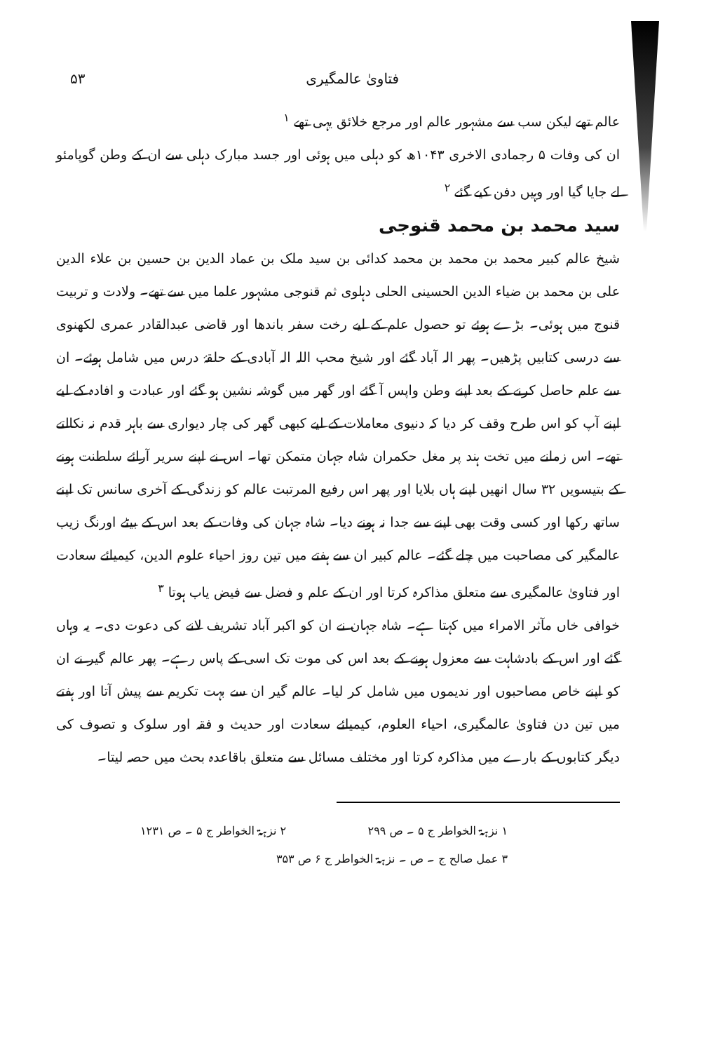۵۳ فتاویٰ عالمگیری
عالم تھے لیکن سب سے مشہور عالم اور مرجع خلائق یہی تھے <sup>۱</sup>
ان کی وفات ۵ رجمادی الاخری ۱۰۴۳ھ کو دہلی میں ہوئی اور جسد مبارک دہلی سے ان کے وطن گوپامئو لے جایا گیا اور وہیں دفن کیے گئے <sup>۲</sup>
سید محمد بن محمد قنوجی
شیخ عالم کبیر محمد بن محمد بن محمد کدائی بن سید ملک بن عماد الدین بن حسین بن علاء الدین علی بن محمد بن ضیاء الدین الحسینی الحلی دہلوی ثم قنوجی مشہور علما میں سے تھے۔ ولادت و تربیت قنوج میں ہوئی۔ بڑے ہوئے تو حصول علم کے لیے رخت سفر باندھا اور قاضی عبدالقادر عمری لکھنوی سے درسی کتابیں پڑھیں۔ پھر الہ آباد گئے اور شیخ محب اللہ الہ آبادی کے حلقۂ درس میں شامل ہوئے۔ ان سے علم حاصل کرنے کے بعد اپنے وطن واپس آ گئے اور گھر میں گوشہ نشین ہو گئے اور عبادت و افادہ کے لیے اپنے آپ کو اس طرح وقف کر دیا کہ دنیوی معاملات کے لیے کبھی گھر کی چار دیواری سے باہر قدم نہ نکالتے تھے۔ اس زمانے میں تخت ہند پر مغل حکمران شاہ جہان متمکن تھا۔ اس نے اپنے سریر آرائے سلطنت ہونے کے بتیسویں ۳۲ سال انھیں اپنے ہاں بلایا اور پھر اس رفیع المرتبت عالم کو زندگی کے آخری سانس تک اپنے ساتھ رکھا اور کسی وقت بھی اپنے سے جدا نہ ہونے دیا۔ شاہ جہان کی وفات کے بعد اس کے بیٹے اورنگ زیب عالمگیر کی مصاحبت میں چلے گئے۔ عالم کبیر ان سے ہفتے میں تین روز احیاء علوم الدین، کیمیائے سعادت اور فتاویٰ عالمگیری سے متعلق مذاکرہ کرتا اور ان کے علم و فضل سے فیض یاب ہوتا <sup>۳</sup>
خوافی خاں مآثر الامراء میں کہتا ہے۔ شاہ جہان نے ان کو اکبر آباد تشریف لانے کی دعوت دی۔ یہ وہاں گئے اور اس کے بادشاہت سے معزول ہونے کے بعد اس کی موت تک اسی کے پاس رہے۔ پھر عالم گیر نے ان کو اپنے خاص مصاحبوں اور ندیموں میں شامل کر لیا۔ عالم گیر ان سے بہت تکریم سے پیش آتا اور ہفتے میں تین دن فتاویٰ عالمگیری، احیاء العلوم، کیمیائے سعادت اور حدیث و فقہ اور سلوک و تصوف کی دیگر کتابوں کے بارے میں مذاکرہ کرتا اور مختلف مسائل سے متعلق باقاعدہ بحث میں حصہ لیتا۔
۱ نزہۃ الخواطر ج ۵ ۔ ص ۲۹۹ ۲ نزہۃ الخواطر ج ۵ ۔ ص ۱۲۳۱
۳ عمل صالح ج ۔ ص ۔ نزہۃ الخواطر ج ۶ ص ۳۵۳